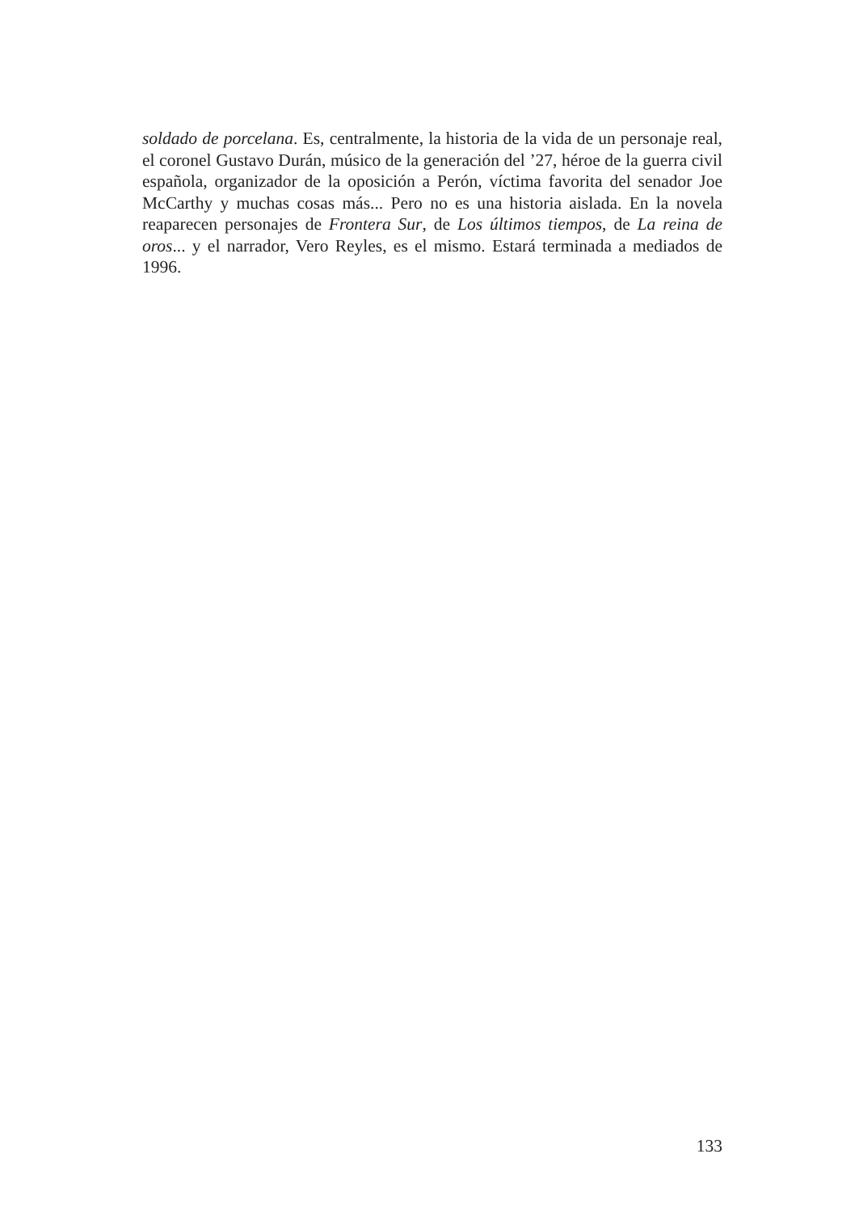soldado de porcelana. Es, centralmente, la historia de la vida de un personaje real, el coronel Gustavo Durán, músico de la generación del ’27, héroe de la guerra civil española, organizador de la oposición a Perón, víctima favorita del senador Joe McCarthy y muchas cosas más... Pero no es una historia aislada. En la novela reaparecen personajes de Frontera Sur, de Los últimos tiempos, de La reina de oros... y el narrador, Vero Reyles, es el mismo. Estará terminada a mediados de 1996.
133